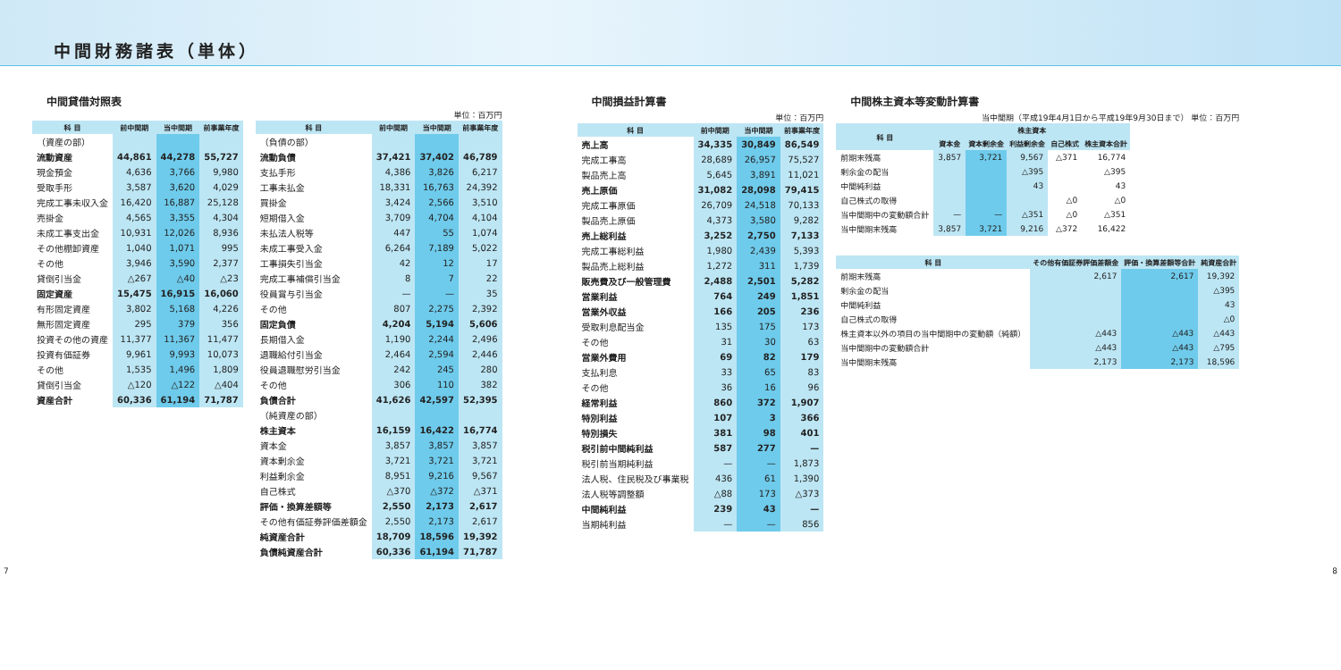中間財務諸表（単体）
中間貸借対照表
| 科 目 | 前中間期 | 当中間期 | 前事業年度 |
| --- | --- | --- | --- |
| （資産の部） | | | |
| 流動資産 | 44,861 | 44,278 | 55,727 |
| 現金預金 | 4,636 | 3,766 | 9,980 |
| 受取手形 | 3,587 | 3,620 | 4,029 |
| 完成工事未収入金 | 16,420 | 16,887 | 25,128 |
| 売掛金 | 4,565 | 3,355 | 4,304 |
| 未成工事支出金 | 10,931 | 12,026 | 8,936 |
| その他棚卸資産 | 1,040 | 1,071 | 995 |
| その他 | 3,946 | 3,590 | 2,377 |
| 貸倒引当金 | △267 | △40 | △23 |
| 固定資産 | 15,475 | 16,915 | 16,060 |
| 有形固定資産 | 3,802 | 5,168 | 4,226 |
| 無形固定資産 | 295 | 379 | 356 |
| 投資その他の資産 | 11,377 | 11,367 | 11,477 |
| 投資有価証券 | 9,961 | 9,993 | 10,073 |
| その他 | 1,535 | 1,496 | 1,809 |
| 貸倒引当金 | △120 | △122 | △404 |
| 資産合計 | 60,336 | 61,194 | 71,787 |
単位：百万円
| 科 目 | 前中間期 | 当中間期 | 前事業年度 |
| --- | --- | --- | --- |
| （負債の部） | | | |
| 流動負債 | 37,421 | 37,402 | 46,789 |
| 支払手形 | 4,386 | 3,826 | 6,217 |
| 工事未払金 | 18,331 | 16,763 | 24,392 |
| 買掛金 | 3,424 | 2,566 | 3,510 |
| 短期借入金 | 3,709 | 4,704 | 4,104 |
| 未払法人税等 | 447 | 55 | 1,074 |
| 未成工事受入金 | 6,264 | 7,189 | 5,022 |
| 工事損失引当金 | 42 | 12 | 17 |
| 完成工事補償引当金 | 8 | 7 | 22 |
| 役員賞与引当金 | — | — | 35 |
| その他 | 807 | 2,275 | 2,392 |
| 固定負債 | 4,204 | 5,194 | 5,606 |
| 長期借入金 | 1,190 | 2,244 | 2,496 |
| 退職給付引当金 | 2,464 | 2,594 | 2,446 |
| 役員退職慰労引当金 | 242 | 245 | 280 |
| その他 | 306 | 110 | 382 |
| 負債合計 | 41,626 | 42,597 | 52,395 |
| （純資産の部） | | | |
| 株主資本 | 16,159 | 16,422 | 16,774 |
| 資本金 | 3,857 | 3,857 | 3,857 |
| 資本剰余金 | 3,721 | 3,721 | 3,721 |
| 利益剰余金 | 8,951 | 9,216 | 9,567 |
| 自己株式 | △370 | △372 | △371 |
| 評価・換算差額等 | 2,550 | 2,173 | 2,617 |
| その他有価証券評価差額金 | 2,550 | 2,173 | 2,617 |
| 純資産合計 | 18,709 | 18,596 | 19,392 |
| 負債純資産合計 | 60,336 | 61,194 | 71,787 |
中間損益計算書
単位：百万円
| 科 目 | 前中間期 | 当中間期 | 前事業年度 |
| --- | --- | --- | --- |
| 売上高 | 34,335 | 30,849 | 86,549 |
| 完成工事高 | 28,689 | 26,957 | 75,527 |
| 製品売上高 | 5,645 | 3,891 | 11,021 |
| 売上原価 | 31,082 | 28,098 | 79,415 |
| 完成工事原価 | 26,709 | 24,518 | 70,133 |
| 製品売上原価 | 4,373 | 3,580 | 9,282 |
| 売上総利益 | 3,252 | 2,750 | 7,133 |
| 完成工事総利益 | 1,980 | 2,439 | 5,393 |
| 製品売上総利益 | 1,272 | 311 | 1,739 |
| 販売費及び一般管理費 | 2,488 | 2,501 | 5,282 |
| 営業利益 | 764 | 249 | 1,851 |
| 営業外収益 | 166 | 205 | 236 |
| 受取利息配当金 | 135 | 175 | 173 |
| その他 | 31 | 30 | 63 |
| 営業外費用 | 69 | 82 | 179 |
| 支払利息 | 33 | 65 | 83 |
| その他 | 36 | 16 | 96 |
| 経常利益 | 860 | 372 | 1,907 |
| 特別利益 | 107 | 3 | 366 |
| 特別損失 | 381 | 98 | 401 |
| 税引前中間純利益 | 587 | 277 | — |
| 税引前当期純利益 | — | — | 1,873 |
| 法人税、住民税及び事業税 | 436 | 61 | 1,390 |
| 法人税等調整額 | △88 | 173 | △373 |
| 中間純利益 | 239 | 43 | — |
| 当期純利益 | — | — | 856 |
中間株主資本等変動計算書
当中間期（平成19年4月1日から平成19年9月30日まで） 単位：百万円
| 科 目 | 株主資本 | | | | |
| --- | --- | --- | --- | --- | --- |
| | 資本金 | 資本剰余金 | 利益剰余金 | 自己株式 | 株主資本合計 |
| 前期末残高 | 3,857 | 3,721 | 9,567 | △371 | 16,774 |
| 剰余金の配当 | | | △395 | | △395 |
| 中間純利益 | | | 43 | | 43 |
| 自己株式の取得 | | | | △0 | △0 |
| 当中間期中の変動額合計 | — | — | △351 | △0 | △351 |
| 当中間期末残高 | 3,857 | 3,721 | 9,216 | △372 | 16,422 |
| 科 目 | その他有価証券評価差額金 | 評価・換算差額等合計 | 純資産合計 |
| --- | --- | --- | --- |
| 前期末残高 | 2,617 | 2,617 | 19,392 |
| 剰余金の配当 | | | △395 |
| 中間純利益 | | | 43 |
| 自己株式の取得 | | | △0 |
| 株主資本以外の項目の当中間期中の変動額（純額） | △443 | △443 | △443 |
| 当中間期中の変動額合計 | △443 | △443 | △795 |
| 当中間期末残高 | 2,173 | 2,173 | 18,596 |
7 8